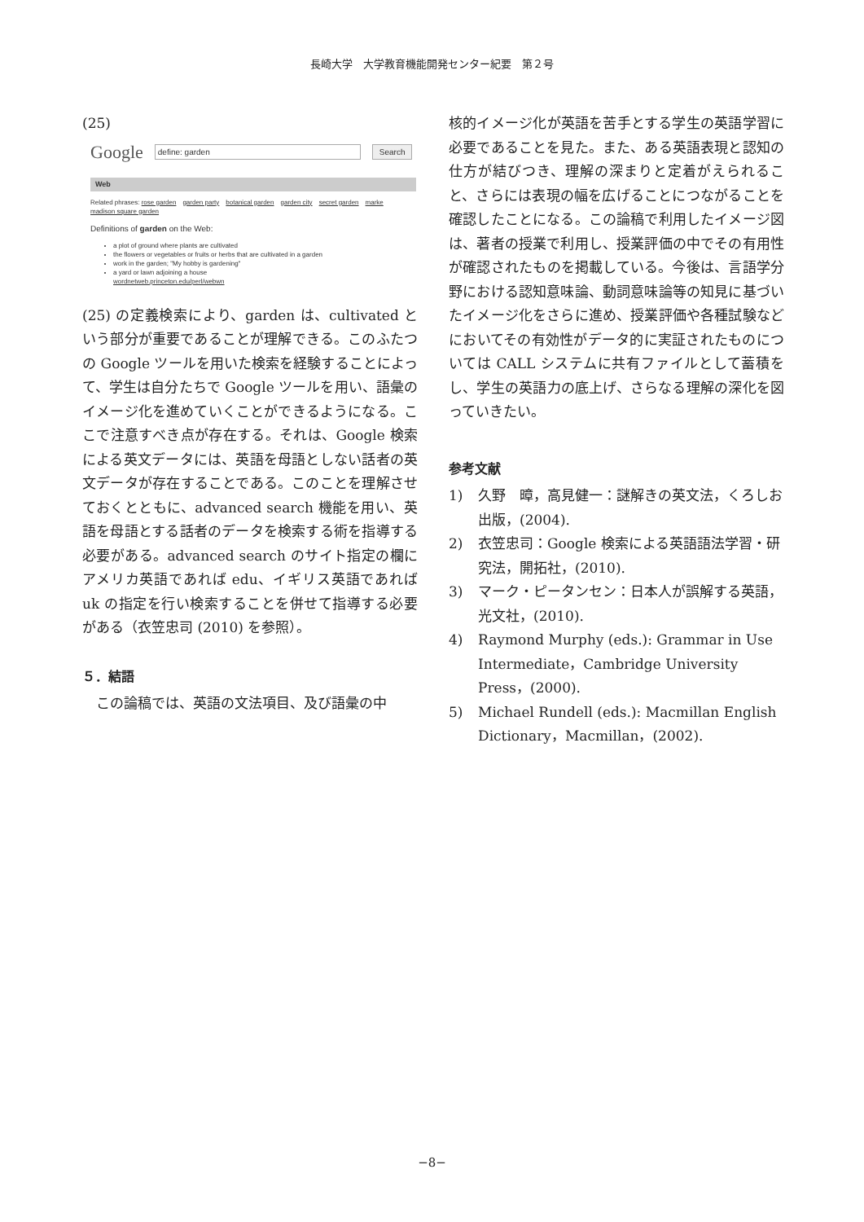長崎大学　大学教育機能開発センター紀要　第２号
(25)
Google define: garden Search
Web
Related phrases: rose garden garden party botanical garden garden city secret garden marke
madison square garden
Definitions of garden on the Web:
a plot of ground where plants are cultivated
the flowers or vegetables or fruits or herbs that are cultivated in a garden
work in the garden; "My hobby is gardening"
a yard or lawn adjoining a house
wordnetweb.princeton.edu/perl/webwn
(25) の定義検索により、garden は、cultivated という部分が重要であることが理解できる。このふたつの Google ツールを用いた検索を経験することによって、学生は自分たちで Google ツールを用い、語彙のイメージ化を進めていくことができるようになる。ここで注意すべき点が存在する。それは、Google 検索による英文データには、英語を母語としない話者の英文データが存在することである。このことを理解させておくとともに、advanced search 機能を用い、英語を母語とする話者のデータを検索する術を指導する必要がある。advanced search のサイト指定の欄にアメリカ英語であれば edu、イギリス英語であれば uk の指定を行い検索することを併せて指導する必要がある（衣笠忠司 (2010) を参照）。
５．結語
　この論稿では、英語の文法項目、及び語彙の中
核的イメージ化が英語を苦手とする学生の英語学習に必要であることを見た。また、ある英語表現と認知の仕方が結びつき、理解の深まりと定着がえられること、さらには表現の幅を広げることにつながることを確認したことになる。この論稿で利用したイメージ図は、著者の授業で利用し、授業評価の中でその有用性が確認されたものを掲載している。今後は、言語学分野における認知意味論、動詞意味論等の知見に基づいたイメージ化をさらに進め、授業評価や各種試験などにおいてその有効性がデータ的に実証されたものについては CALL システムに共有ファイルとして蓄積をし、学生の英語力の底上げ、さらなる理解の深化を図っていきたい。
参考文献
1) 久野　暲，高見健一：謎解きの英文法，くろしお出版，(2004).
2) 衣笠忠司：Google 検索による英語語法学習・研究法，開拓社，(2010).
3) マーク・ピータンセン：日本人が誤解する英語，光文社，(2010).
4) Raymond Murphy (eds.): Grammar in Use Intermediate，Cambridge University Press，(2000).
5) Michael Rundell (eds.): Macmillan English Dictionary，Macmillan，(2002).
−8−